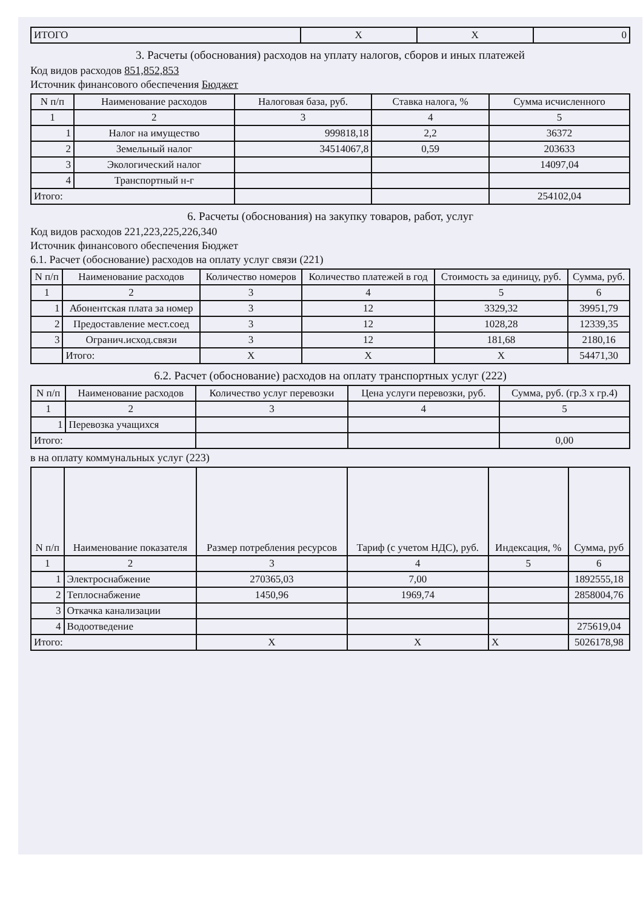| ИТОГО | X | X | 0 |
3. Расчеты (обоснования) расходов на уплату налогов, сборов и иных платежей
Код видов расходов 851,852,853
Источник финансового обеспечения Бюджет
| N п/п | Наименование расходов | Налоговая база, руб. | Ставка налога, % | Сумма исчисленного |
| --- | --- | --- | --- | --- |
| 1 | 2 | 3 | 4 | 5 |
| 1 | Налог на имущество | 999818,18 | 2,2 | 36372 |
| 2 | Земельный налог | 34514067,8 | 0,59 | 203633 |
| 3 | Экологический налог | | | 14097,04 |
| 4 | Транспортный н-г | | | |
| Итого: | | | | 254102,04 |
6. Расчеты (обоснования) на закупку товаров, работ, услуг
Код видов расходов 221,223,225,226,340
Источник финансового обеспечения Бюджет
6.1. Расчет (обоснование) расходов на оплату услуг связи (221)
| N п/п | Наименование расходов | Количество номеров | Количество платежей в год | Стоимость за единицу, руб. | Сумма, руб. |
| --- | --- | --- | --- | --- | --- |
| 1 | 2 | 3 | 4 | 5 | 6 |
| 1 | Абонентская плата за номер | 3 | 12 | 3329,32 | 39951,79 |
| 2 | Предоставление мест.соед | 3 | 12 | 1028,28 | 12339,35 |
| 3 | Огранич.исход.связи | 3 | 12 | 181,68 | 2180,16 |
| | Итого: | X | X | X | 54471,30 |
6.2. Расчет (обоснование) расходов на оплату транспортных услуг (222)
| N п/п | Наименование расходов | Количество услуг перевозки | Цена услуги перевозки, руб. | Сумма, руб. (гр.3 x гр.4) |
| --- | --- | --- | --- | --- |
| 1 | 2 | 3 | 4 | 5 |
| 1 | Перевозка учащихся | | | |
| Итого: | | | | 0,00 |
в на оплату коммунальных услуг (223)
| N п/п | Наименование показателя | Размер потребления ресурсов | Тариф (с учетом НДС), руб. | Индексация, % | Сумма, руб |
| --- | --- | --- | --- | --- | --- |
| 1 | 2 | 3 | 4 | 5 | 6 |
| 1 | Электроснабжение | 270365,03 | 7,00 | | 1892555,18 |
| 2 | Теплоснабжение | 1450,96 | 1969,74 | | 2858004,76 |
| 3 | Откачка канализации | | | | |
| 4 | Водоотведение | | | | 275619,04 |
| Итого: | | X | X | X | 5026178,98 |